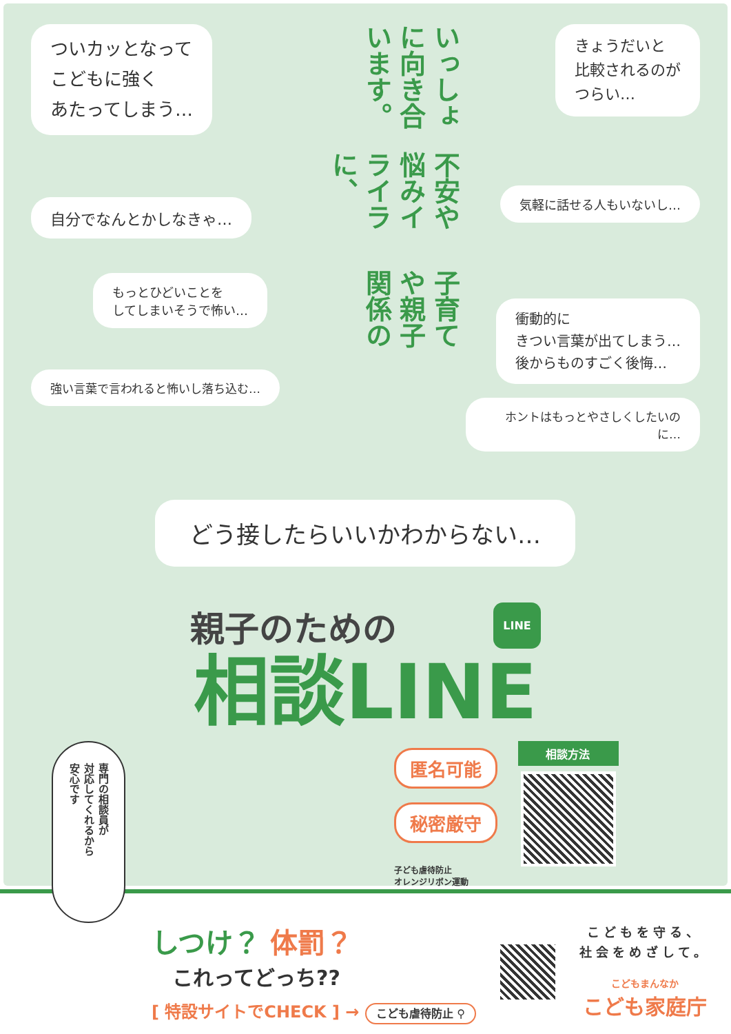ついカッとなって
こどもに強く
あたってしまう…
自分でなんとかしなきゃ…
もっとひどいことを
してしまいそうで怖い…
強い言葉で言われると怖いし落ち込む…
子育てや親子関係の
不安や悩みイライラに、
いっしょに向き合います。
きょうだいと
比較されるのが
つらい…
気軽に話せる人もいないし…
衝動的に
きつい言葉が出てしまう…
後からものすごく後悔…
ホントはもっとやさしくしたいのに…
どう接したらいいかわからない…
親子のための
LINE
相談LINE
専門の相談員が
対応してくれるから
安心です
匿名可能
秘密厳守
子ども虐待防止
オレンジリボン運動
相談方法
しつけ？ 体罰？
これってどっち??
[ 特設サイトでCHECK ] → こども虐待防止 ⚲
こどもを守る、
社会をめざして。
こどもまんなか
こども家庭庁